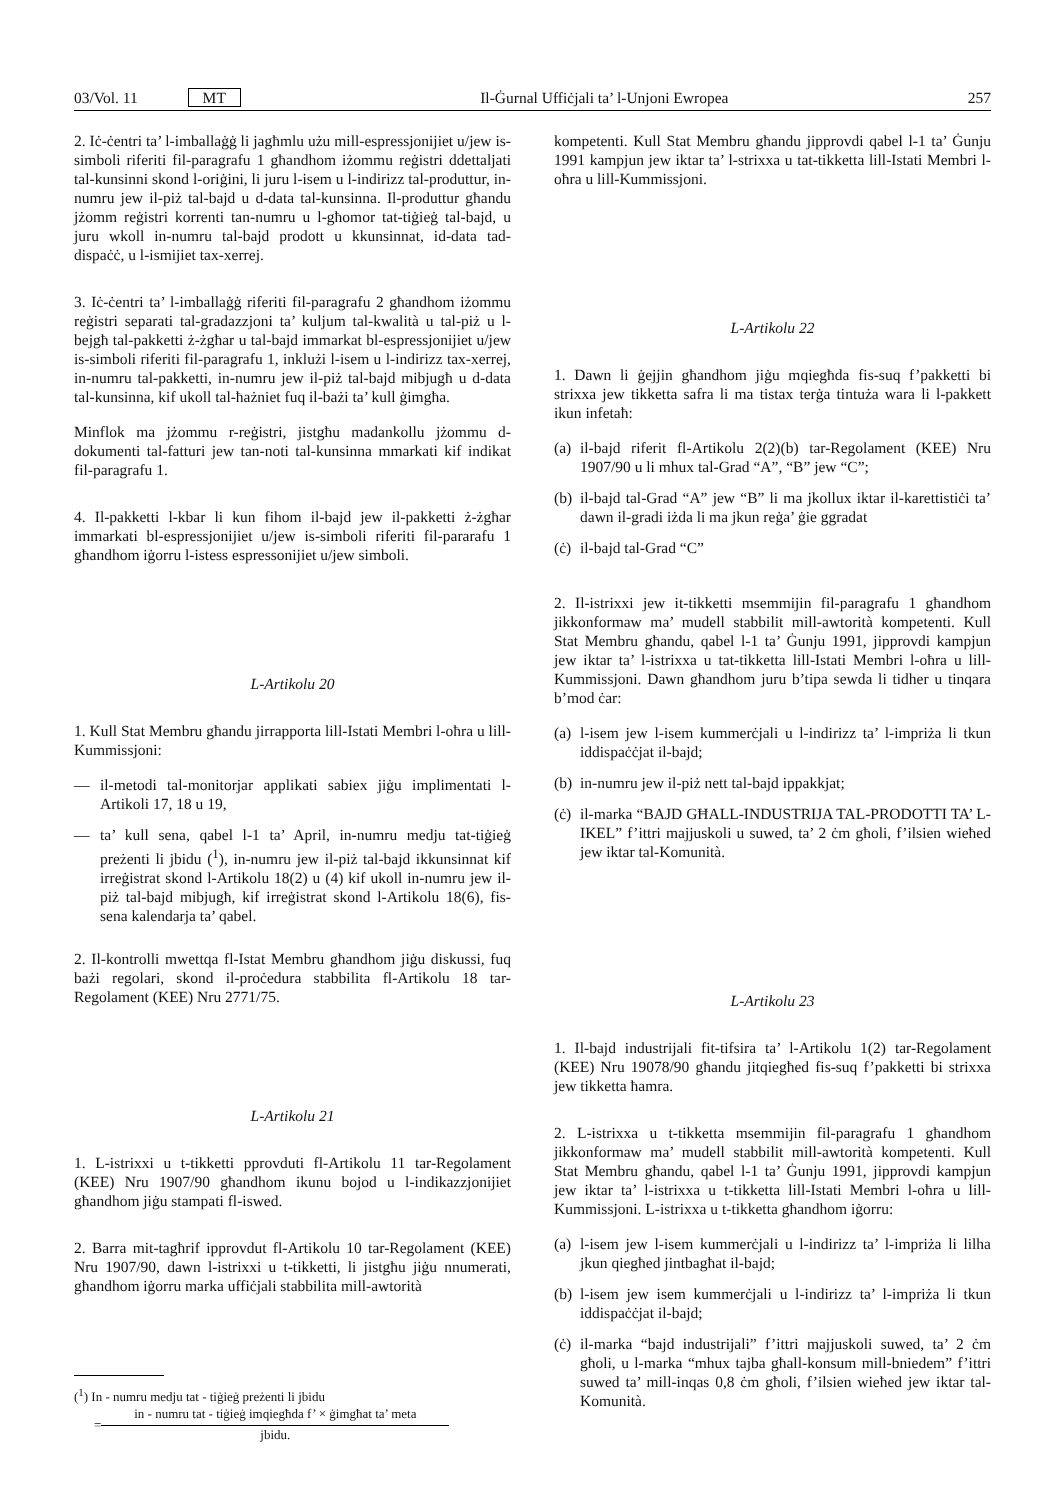03/Vol. 11 MT Il-Ġurnal Uffiċjali ta’ l-Unjoni Ewropea 257
2. Iċ-ċentri ta’ l-imballaġġ li jagħmlu użu mill-espressjonijiet u/jew is-simboli riferiti fil-paragrafu 1 għandhom iżommu reġistri ddettaljati tal-kunsinni skond l-oriġini, li juru l-isem u l-indirizz tal-produttur, in-numru jew il-piż tal-bajd u d-data tal-kunsinna. Il-produttur għandu jżomm reġistri korrenti tan-numru u l-għomor tat-tiġieġ tal-bajd, u juru wkoll in-numru tal-bajd prodott u kkunsinnat, id-data tad-dispaċċ, u l-ismijiet tax-xerrej.
3. Iċ-ċentri ta’ l-imballaġġ riferiti fil-paragrafu 2 għandhom iżommu reġistri separati tal-gradazzjoni ta’ kuljum tal-kwalità u tal-piż u l-bejgħ tal-pakketti ż-żgħar u tal-bajd immarkat bl-espressjonijiet u/jew is-simboli riferiti fil-paragrafu 1, inklużi l-isem u l-indirizz tax-xerrej, in-numru tal-pakketti, in-numru jew il-piż tal-bajd mibjugħ u d-data tal-kunsinna, kif ukoll tal-ħażniet fuq il-bażi ta’ kull ġimgħa.
Minflok ma jżommu r-reġistri, jistgħu madankollu jżommu d-dokumenti tal-fatturi jew tan-noti tal-kunsinna mmarkati kif indikat fil-paragrafu 1.
4. Il-pakketti l-kbar li kun fihom il-bajd jew il-pakketti ż-żgħar immarkati bl-espressjonijiet u/jew is-simboli riferiti fil-pararafu 1 għandhom iġorru l-istess espressonijiet u/jew simboli.
L-Artikolu 20
1. Kull Stat Membru għandu jirrapporta lill-Istati Membri l-oħra u lill-Kummissjoni:
— il-metodi tal-monitorjar applikati sabiex jiġu implimentati l-Artikoli 17, 18 u 19,
— ta’ kull sena, qabel l-1 ta’ April, in-numru medju tat-tiġieġ preżenti li jbidu (<sup>1</sup>), in-numru jew il-piż tal-bajd ikkunsinnat kif irreġistrat skond l-Artikolu 18(2) u (4) kif ukoll in-numru jew il-piż tal-bajd mibjugħ, kif irreġistrat skond l-Artikolu 18(6), fis-sena kalendarja ta’ qabel.
2. Il-kontrolli mwettqa fl-Istat Membru għandhom jiġu diskussi, fuq bażi regolari, skond il-proċedura stabbilita fl-Artikolu 18 tar-Regolament (KEE) Nru 2771/75.
L-Artikolu 21
1. L-istrixxi u t-tikketti pprovduti fl-Artikolu 11 tar-Regolament (KEE) Nru 1907/90 għandhom ikunu bojod u l-indikazzjonijiet għandhom jiġu stampati fl-iswed.
2. Barra mit-tagħrif ipprovdut fl-Artikolu 10 tar-Regolament (KEE) Nru 1907/90, dawn l-istrixxi u t-tikketti, li jistgħu jiġu nnumerati, għandhom iġorru marka uffiċjali stabbilita mill-awtorità
(<sup>1</sup>) In - numru medju tat - tiġieġ preżenti li jbidu
=
in - numru tat - tiġieġ imqiegħda f’ × ġimgħat ta’ meta
jbidu.
kompetenti. Kull Stat Membru għandu jipprovdi qabel l-1 ta’ Ġunju 1991 kampjun jew iktar ta’ l-strixxa u tat-tikketta lill-Istati Membri l-oħra u lill-Kummissjoni.
L-Artikolu 22
1. Dawn li ġejjin għandhom jiġu mqiegħda fis-suq f’pakketti bi strixxa jew tikketta safra li ma tistax terġa tintuża wara li l-pakkett ikun infetaħ:
(a) il-bajd riferit fl-Artikolu 2(2)(b) tar-Regolament (KEE) Nru 1907/90 u li mhux tal-Grad “A”, “B” jew “C”;
(b) il-bajd tal-Grad “A” jew “B” li ma jkollux iktar il-karettistiċi ta’ dawn il-gradi iżda li ma jkun reġa’ ġie ggradat
(ċ) il-bajd tal-Grad “C”
2. Il-istrixxi jew it-tikketti msemmijin fil-paragrafu 1 għandhom jikkonformaw ma’ mudell stabbilit mill-awtorità kompetenti. Kull Stat Membru għandu, qabel l-1 ta’ Ġunju 1991, jipprovdi kampjun jew iktar ta’ l-istrixxa u tat-tikketta lill-Istati Membri l-oħra u lill-Kummissjoni. Dawn għandhom juru b’tipa sewda li tidher u tinqara b’mod ċar:
(a) l-isem jew l-isem kummerċjali u l-indirizz ta’ l-impriża li tkun iddispaċċjat il-bajd;
(b) in-numru jew il-piż nett tal-bajd ippakkjat;
(ċ) il-marka “BAJD GĦALL-INDUSTRIJA TAL-PRODOTTI TA’ L-IKEL” f’ittri majjuskoli u suwed, ta’ 2 ċm għoli, f’ilsien wieħed jew iktar tal-Komunità.
L-Artikolu 23
1. Il-bajd industrijali fit-tifsira ta’ l-Artikolu 1(2) tar-Regolament (KEE) Nru 19078/90 għandu jitqiegħed fis-suq f’pakketti bi strixxa jew tikketta ħamra.
2. L-istrixxa u t-tikketta msemmijin fil-paragrafu 1 għandhom jikkonformaw ma’ mudell stabbilit mill-awtorità kompetenti. Kull Stat Membru għandu, qabel l-1 ta’ Ġunju 1991, jipprovdi kampjun jew iktar ta’ l-istrixxa u t-tikketta lill-Istati Membri l-oħra u lill-Kummissjoni. L-istrixxa u t-tikketta għandhom iġorru:
(a) l-isem jew l-isem kummerċjali u l-indirizz ta’ l-impriża li lilha jkun qiegħed jintbagħat il-bajd;
(b) l-isem jew isem kummerċjali u l-indirizz ta’ l-impriża li tkun iddispaċċjat il-bajd;
(ċ) il-marka “bajd industrijali” f’ittri majjuskoli suwed, ta’ 2 ċm għoli, u l-marka “mhux tajba għall-konsum mill-bniedem” f’ittri suwed ta’ mill-inqas 0,8 ċm għoli, f’ilsien wieħed jew iktar tal-Komunità.